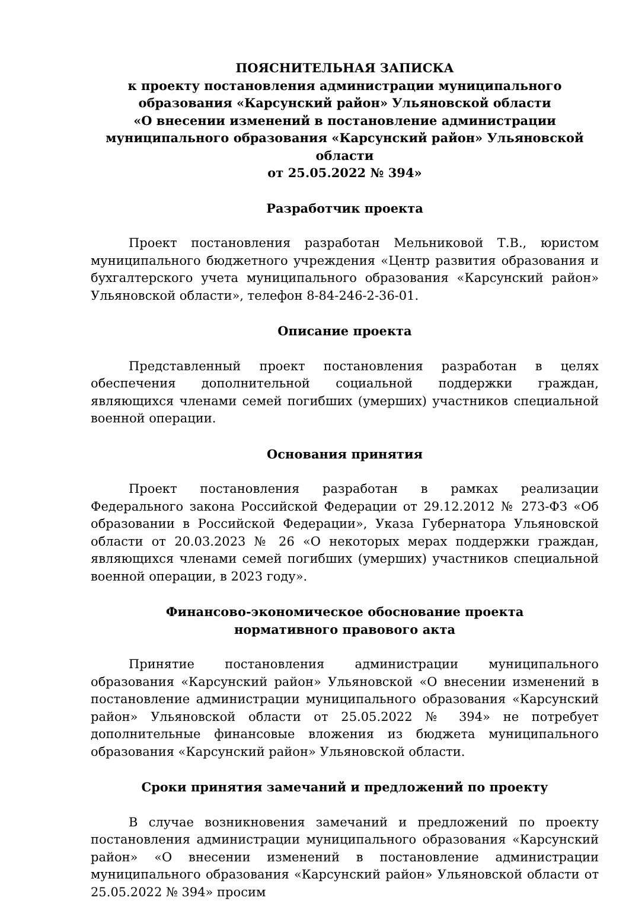ПОЯСНИТЕЛЬНАЯ ЗАПИСКА
к проекту постановления администрации муниципального образования «Карсунский район» Ульяновской области
«О внесении изменений в постановление администрации муниципального образования «Карсунский район» Ульяновской области
от 25.05.2022 № 394»
Разработчик проекта
Проект постановления разработан Мельниковой Т.В., юристом муниципального бюджетного учреждения «Центр развития образования и бухгалтерского учета муниципального образования «Карсунский район» Ульяновской области», телефон 8-84-246-2-36-01.
Описание проекта
Представленный проект постановления разработан в целях обеспечения дополнительной социальной поддержки граждан, являющихся членами семей погибших (умерших) участников специальной военной операции.
Основания принятия
Проект постановления разработан в рамках реализации Федерального закона Российской Федерации от 29.12.2012 № 273-ФЗ «Об образовании в Российской Федерации», Указа Губернатора Ульяновской области от 20.03.2023 № 26 «О некоторых мерах поддержки граждан, являющихся членами семей погибших (умерших) участников специальной военной операции, в 2023 году».
Финансово-экономическое обоснование проекта
нормативного правового акта
Принятие постановления администрации муниципального образования «Карсунский район» Ульяновской «О внесении изменений в постановление администрации муниципального образования «Карсунский район» Ульяновской области от 25.05.2022 № 394» не потребует дополнительные финансовые вложения из бюджета муниципального образования «Карсунский район» Ульяновской области.
Сроки принятия замечаний и предложений по проекту
В случае возникновения замечаний и предложений по проекту постановления администрации муниципального образования «Карсунский район» «О внесении изменений в постановление администрации муниципального образования «Карсунский район» Ульяновской области от 25.05.2022 № 394» просим